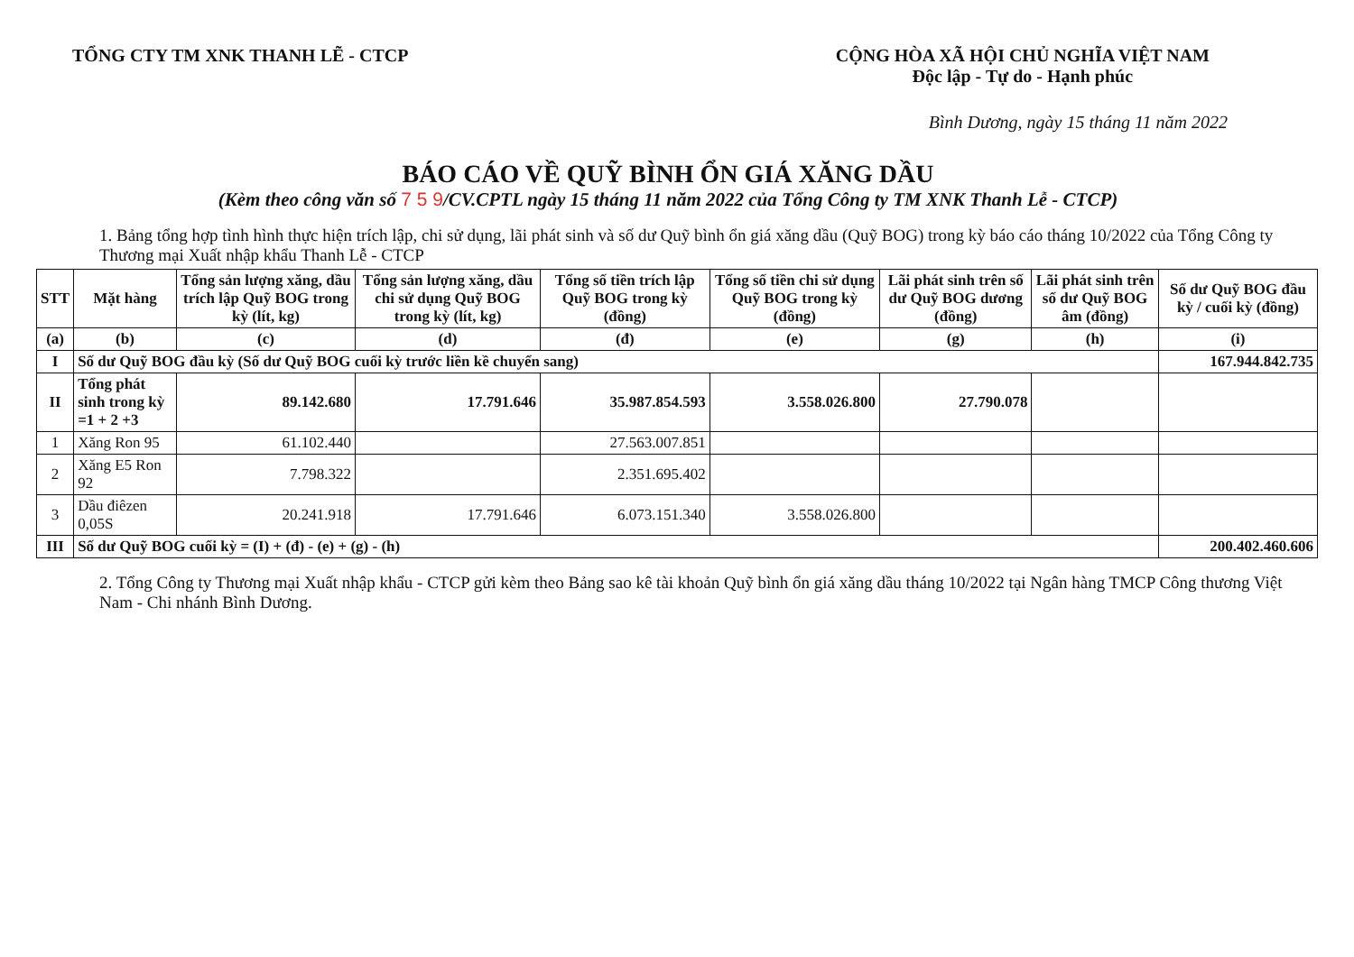TỔNG CTY TM XNK THANH LẼ - CTCP
CỘNG HÒA XÃ HỘI CHỦ NGHĨA VIỆT NAM
Độc lập - Tự do - Hạnh phúc
Bình Dương, ngày 15 tháng 11 năm 2022
BÁO CÁO VỀ QUỸ BÌNH ỔN GIÁ XĂNG DẦU
(Kèm theo công văn số 7 5 9/CV.CPTL ngày 15 tháng 11 năm 2022 của Tổng Công ty TM XNK Thanh Lễ - CTCP)
1. Bảng tổng hợp tình hình thực hiện trích lập, chi sử dụng, lãi phát sinh và số dư Quỹ bình ổn giá xăng dầu (Quỹ BOG) trong kỳ báo cáo tháng 10/2022 của Tổng Công ty Thương mại Xuất nhập khẩu Thanh Lễ - CTCP
| STT | Mặt hàng | Tổng sản lượng xăng, dầu trích lập Quỹ BOG trong kỳ (lít, kg) | Tổng sản lượng xăng, dầu chi sử dụng Quỹ BOG trong kỳ (lít, kg) | Tổng số tiền trích lập Quỹ BOG trong kỳ (đồng) | Tổng số tiền chi sử dụng Quỹ BOG trong kỳ (đồng) | Lãi phát sinh trên số dư Quỹ BOG dương (đồng) | Lãi phát sinh trên số dư Quỹ BOG âm (đồng) | Số dư Quỹ BOG đầu kỳ / cuối kỳ (đồng) |
| --- | --- | --- | --- | --- | --- | --- | --- | --- |
| (a) | (b) | (c) | (d) | (đ) | (e) | (g) | (h) | (i) |
| I | Số dư Quỹ BOG đầu kỳ (Số dư Quỹ BOG cuối kỳ trước liền kề chuyển sang) | | | | | | | 167.944.842.735 |
| II | Tổng phát sinh trong kỳ =1 + 2 +3 | 89.142.680 | 17.791.646 | 35.987.854.593 | 3.558.026.800 | 27.790.078 | | |
| 1 | Xăng Ron 95 | 61.102.440 | | 27.563.007.851 | | | | |
| 2 | Xăng E5 Ron 92 | 7.798.322 | | 2.351.695.402 | | | | |
| 3 | Dầu điêzen 0,05S | 20.241.918 | 17.791.646 | 6.073.151.340 | 3.558.026.800 | | | |
| III | Số dư Quỹ BOG cuối kỳ = (I) + (đ) - (e) + (g) - (h) | | | | | | | 200.402.460.606 |
2. Tổng Công ty Thương mại Xuất nhập khẩu - CTCP gửi kèm theo Bảng sao kê tài khoản Quỹ bình ổn giá xăng dầu tháng 10/2022 tại Ngân hàng TMCP Công thương Việt Nam - Chi nhánh Bình Dương.